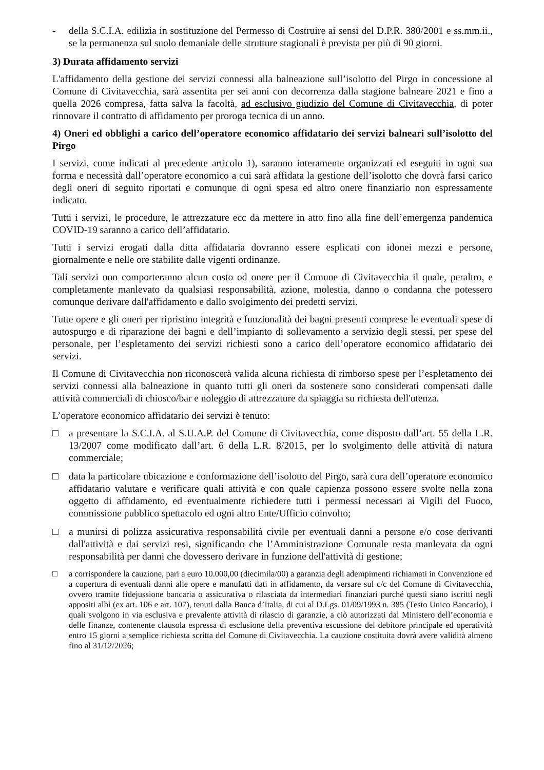- della S.C.I.A. edilizia in sostituzione del Permesso di Costruire ai sensi del D.P.R. 380/2001 e ss.mm.ii., se la permanenza sul suolo demaniale delle strutture stagionali è prevista per più di 90 giorni.
3) Durata affidamento servizi
L'affidamento della gestione dei servizi connessi alla balneazione sull’isolotto del Pirgo in concessione al Comune di Civitavecchia, sarà assentita per sei anni con decorrenza dalla stagione balneare 2021 e fino a quella 2026 compresa, fatta salva la facoltà, ad esclusivo giudizio del Comune di Civitavecchia, di poter rinnovare il contratto di affidamento per proroga tecnica di un anno.
4) Oneri ed obblighi a carico dell’operatore economico affidatario dei servizi balneari sull’isolotto del Pirgo
I servizi, come indicati al precedente articolo 1), saranno interamente organizzati ed eseguiti in ogni sua forma e necessità dall’operatore economico a cui sarà affidata la gestione dell’isolotto che dovrà farsi carico degli oneri di seguito riportati e comunque di ogni spesa ed altro onere finanziario non espressamente indicato.
Tutti i servizi, le procedure, le attrezzature ecc da mettere in atto fino alla fine dell’emergenza pandemica COVID-19 saranno a carico dell’affidatario.
Tutti i servizi erogati dalla ditta affidataria dovranno essere esplicati con idonei mezzi e persone, giornalmente e nelle ore stabilite dalle vigenti ordinanze.
Tali servizi non comporteranno alcun costo od onere per il Comune di Civitavecchia il quale, peraltro, e completamente manlevato da qualsiasi responsabilità, azione, molestia, danno o condanna che potessero comunque derivare dall'affidamento e dallo svolgimento dei predetti servizi.
Tutte opere e gli oneri per ripristino integrità e funzionalità dei bagni presenti comprese le eventuali spese di autospurgo e di riparazione dei bagni e dell’impianto di sollevamento a servizio degli stessi, per spese del personale, per l’espletamento dei servizi richiesti sono a carico dell’operatore economico affidatario dei servizi.
Il Comune di Civitavecchia non riconoscerà valida alcuna richiesta di rimborso spese per l’espletamento dei servizi connessi alla balneazione in quanto tutti gli oneri da sostenere sono considerati compensati dalle attività commerciali di chiosco/bar e noleggio di attrezzature da spiaggia su richiesta dell'utenza.
L’operatore economico affidatario dei servizi è tenuto:
□ a presentare la S.C.I.A. al S.U.A.P. del Comune di Civitavecchia, come disposto dall’art. 55 della L.R. 13/2007 come modificato dall’art. 6 della L.R. 8/2015, per lo svolgimento delle attività di natura commerciale;
□ data la particolare ubicazione e conformazione dell’isolotto del Pirgo, sarà cura dell’operatore economico affidatario valutare e verificare quali attività e con quale capienza possono essere svolte nella zona oggetto di affidamento, ed eventualmente richiedere tutti i permessi necessari ai Vigili del Fuoco, commissione pubblico spettacolo ed ogni altro Ente/Ufficio coinvolto;
□ a munirsi di polizza assicurativa responsabilità civile per eventuali danni a persone e/o cose derivanti dall'attività e dai servizi resi, significando che l’Amministrazione Comunale resta manlevata da ogni responsabilità per danni che dovessero derivare in funzione dell'attività di gestione;
□ a corrispondere la cauzione, pari a euro 10.000,00 (diecimila/00) a garanzia degli adempimenti richiamati in Convenzione ed a copertura di eventuali danni alle opere e manufatti dati in affidamento, da versare sul c/c del Comune di Civitavecchia, ovvero tramite fidejussione bancaria o assicurativa o rilasciata da intermediari finanziari purché questi siano iscritti negli appositi albi (ex art. 106 e art. 107), tenuti dalla Banca d’Italia, di cui al D.Lgs. 01/09/1993 n. 385 (Testo Unico Bancario), i quali svolgono in via esclusiva e prevalente attività di rilascio di garanzie, a ciò autorizzati dal Ministero dell’economia e delle finanze, contenente clausola espressa di esclusione della preventiva escussione del debitore principale ed operatività entro 15 giorni a semplice richiesta scritta del Comune di Civitavecchia. La cauzione costituita dovrà avere validità almeno fino al 31/12/2026;